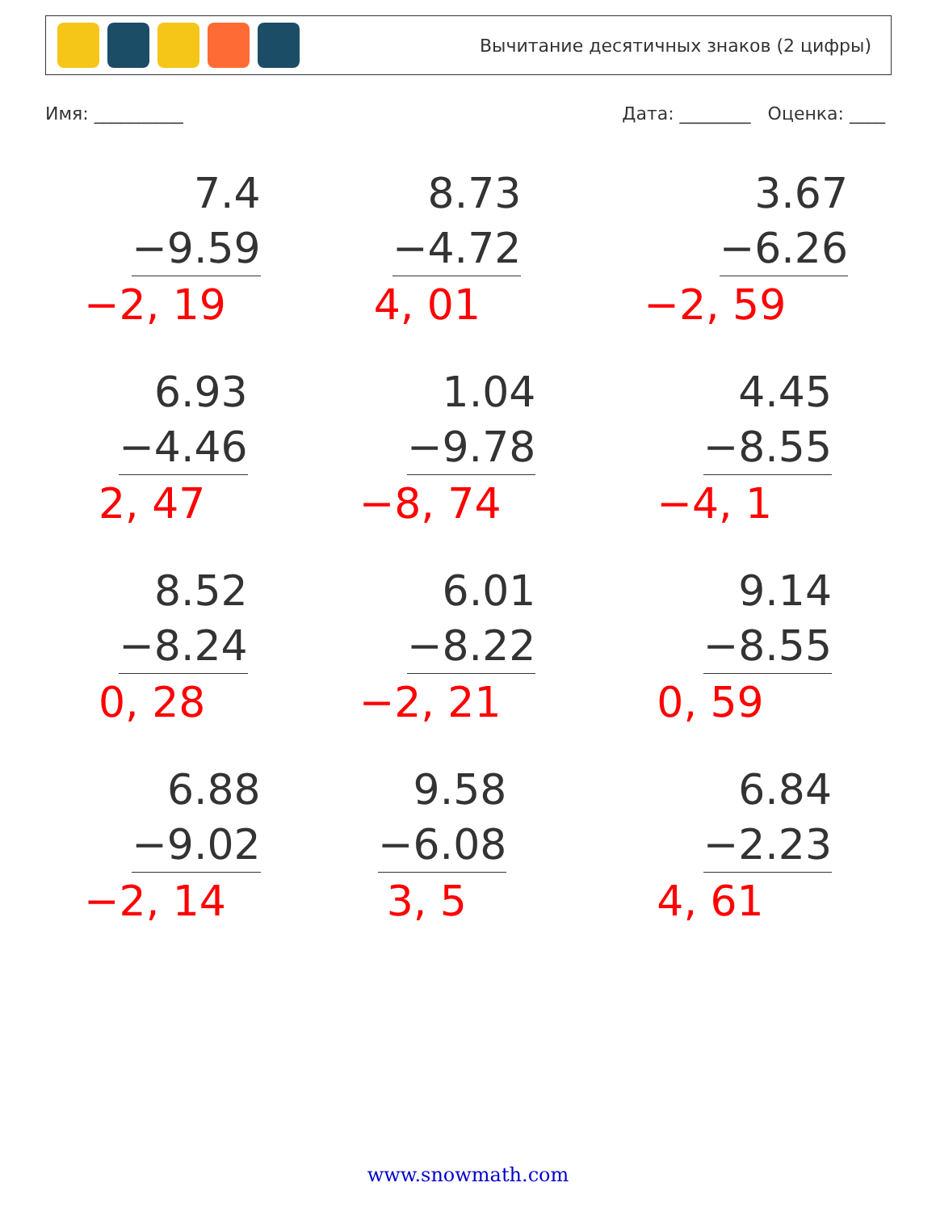Вычитание десятичных знаков (2 цифры)
Имя: __________ Дата: ________ Оценка: ____
7.4
−9.59
−2, 19
8.73
−4.72
4, 01
3.67
−6.26
−2, 59
6.93
−4.46
2, 47
1.04
−9.78
−8, 74
4.45
−8.55
−4, 1
8.52
−8.24
0, 28
6.01
−8.22
−2, 21
9.14
−8.55
0, 59
6.88
−9.02
−2, 14
9.58
−6.08
3, 5
6.84
−2.23
4, 61
www.snowmath.com